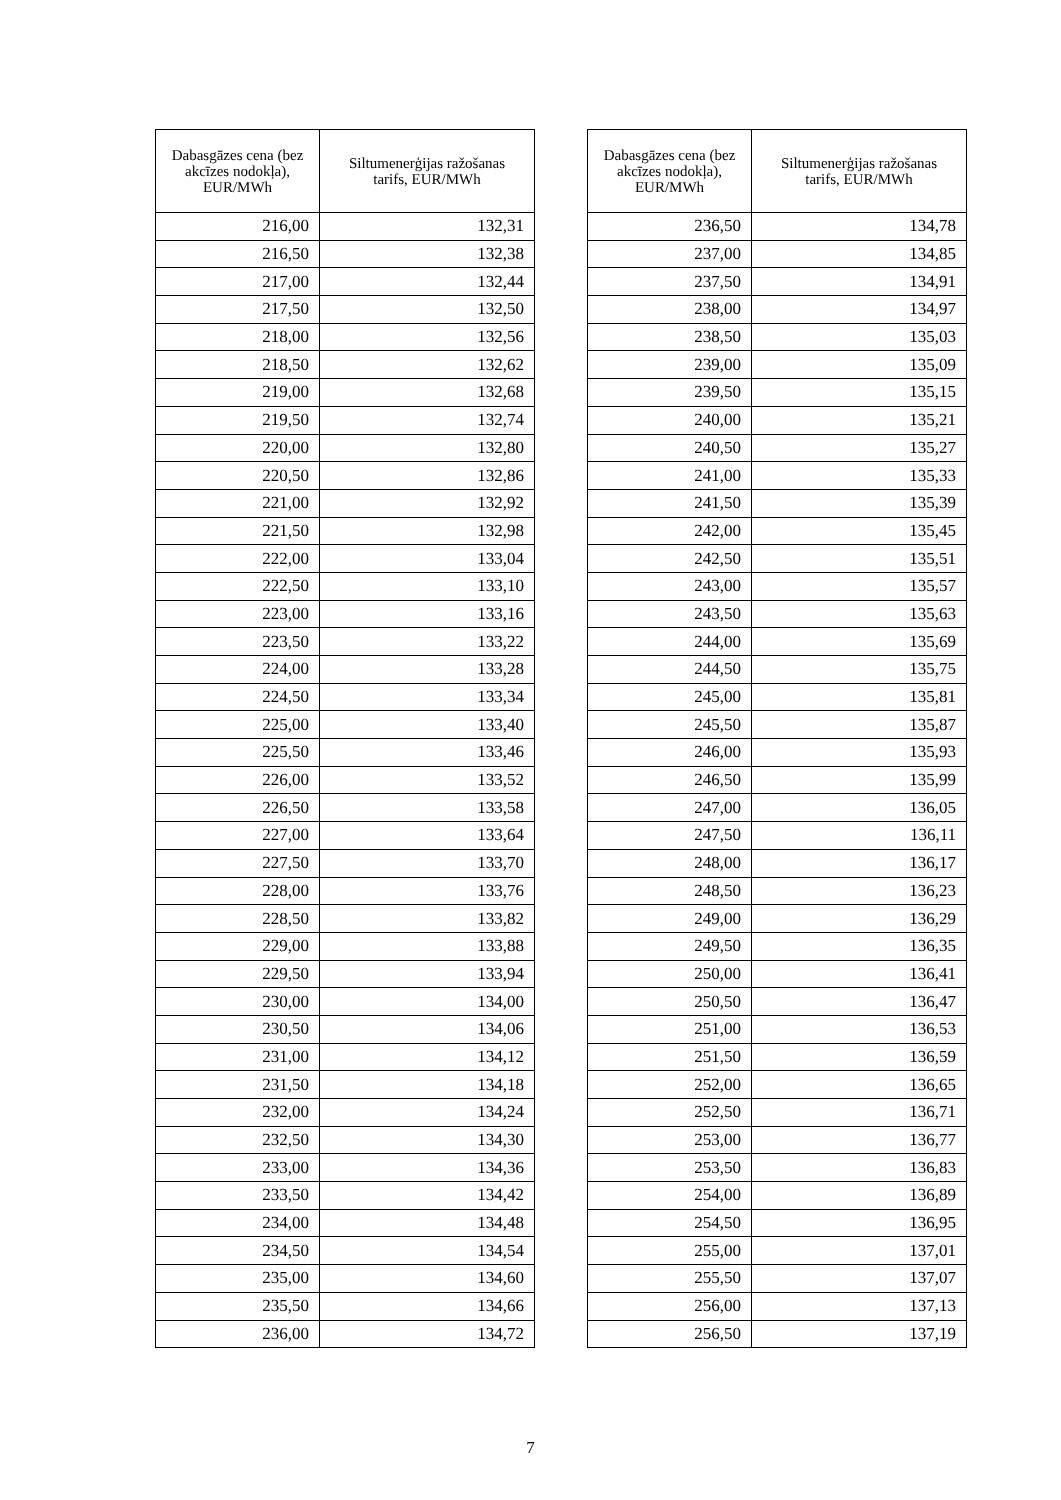| Dabasgāzes cena (bez akcīzes nodokļa), EUR/MWh | Siltumenerģijas ražošanas tarifs, EUR/MWh |
| --- | --- |
| 216,00 | 132,31 |
| 216,50 | 132,38 |
| 217,00 | 132,44 |
| 217,50 | 132,50 |
| 218,00 | 132,56 |
| 218,50 | 132,62 |
| 219,00 | 132,68 |
| 219,50 | 132,74 |
| 220,00 | 132,80 |
| 220,50 | 132,86 |
| 221,00 | 132,92 |
| 221,50 | 132,98 |
| 222,00 | 133,04 |
| 222,50 | 133,10 |
| 223,00 | 133,16 |
| 223,50 | 133,22 |
| 224,00 | 133,28 |
| 224,50 | 133,34 |
| 225,00 | 133,40 |
| 225,50 | 133,46 |
| 226,00 | 133,52 |
| 226,50 | 133,58 |
| 227,00 | 133,64 |
| 227,50 | 133,70 |
| 228,00 | 133,76 |
| 228,50 | 133,82 |
| 229,00 | 133,88 |
| 229,50 | 133,94 |
| 230,00 | 134,00 |
| 230,50 | 134,06 |
| 231,00 | 134,12 |
| 231,50 | 134,18 |
| 232,00 | 134,24 |
| 232,50 | 134,30 |
| 233,00 | 134,36 |
| 233,50 | 134,42 |
| 234,00 | 134,48 |
| 234,50 | 134,54 |
| 235,00 | 134,60 |
| 235,50 | 134,66 |
| 236,00 | 134,72 |
| Dabasgāzes cena (bez akcīzes nodokļa), EUR/MWh | Siltumenerģijas ražošanas tarifs, EUR/MWh |
| --- | --- |
| 236,50 | 134,78 |
| 237,00 | 134,85 |
| 237,50 | 134,91 |
| 238,00 | 134,97 |
| 238,50 | 135,03 |
| 239,00 | 135,09 |
| 239,50 | 135,15 |
| 240,00 | 135,21 |
| 240,50 | 135,27 |
| 241,00 | 135,33 |
| 241,50 | 135,39 |
| 242,00 | 135,45 |
| 242,50 | 135,51 |
| 243,00 | 135,57 |
| 243,50 | 135,63 |
| 244,00 | 135,69 |
| 244,50 | 135,75 |
| 245,00 | 135,81 |
| 245,50 | 135,87 |
| 246,00 | 135,93 |
| 246,50 | 135,99 |
| 247,00 | 136,05 |
| 247,50 | 136,11 |
| 248,00 | 136,17 |
| 248,50 | 136,23 |
| 249,00 | 136,29 |
| 249,50 | 136,35 |
| 250,00 | 136,41 |
| 250,50 | 136,47 |
| 251,00 | 136,53 |
| 251,50 | 136,59 |
| 252,00 | 136,65 |
| 252,50 | 136,71 |
| 253,00 | 136,77 |
| 253,50 | 136,83 |
| 254,00 | 136,89 |
| 254,50 | 136,95 |
| 255,00 | 137,01 |
| 255,50 | 137,07 |
| 256,00 | 137,13 |
| 256,50 | 137,19 |
7